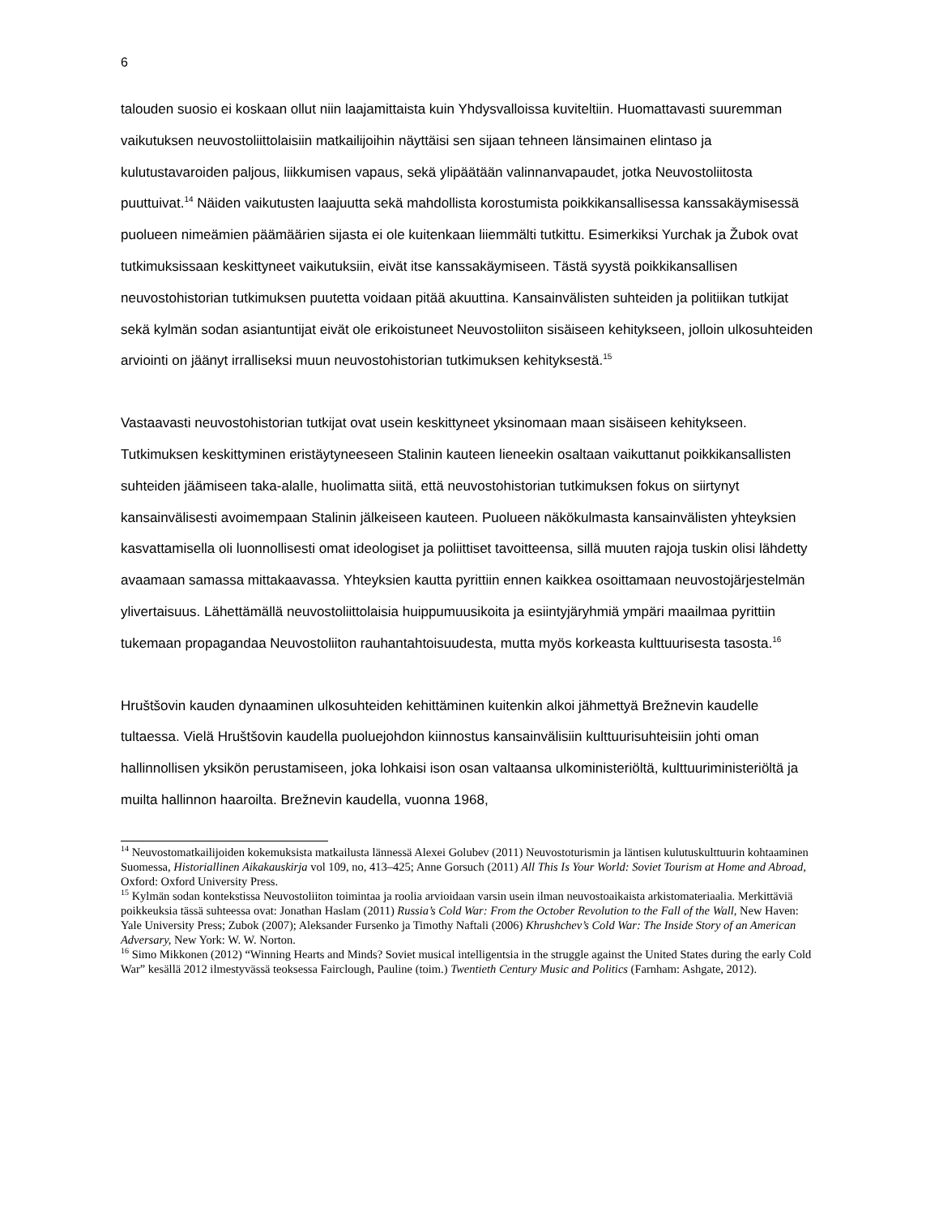6
talouden suosio ei koskaan ollut niin laajamittaista kuin Yhdysvalloissa kuviteltiin. Huomattavasti suuremman vaikutuksen neuvostoliittolaisiin matkailijoihin näyttäisi sen sijaan tehneen länsimainen elintaso ja kulutustavaroiden paljous, liikkumisen vapaus, sekä ylipäätään valinnanvapaudet, jotka Neuvostoliitosta puuttuivat.<sup>14</sup> Näiden vaikutusten laajuutta sekä mahdollista korostumista poikkikansallisessa kanssakäymisessä puolueen nimeämien päämäärien sijasta ei ole kuitenkaan liiemmälti tutkittu. Esimerkiksi Yurchak ja Žubok ovat tutkimuksissaan keskittyneet vaikutuksiin, eivät itse kanssakäymiseen. Tästä syystä poikkikansallisen neuvostohistorian tutkimuksen puutetta voidaan pitää akuuttina. Kansainvälisten suhteiden ja politiikan tutkijat sekä kylmän sodan asiantuntijat eivät ole erikoistuneet Neuvostoliiton sisäiseen kehitykseen, jolloin ulkosuhteiden arviointi on jäänyt irralliseksi muun neuvostohistorian tutkimuksen kehityksestä.<sup>15</sup>
Vastaavasti neuvostohistorian tutkijat ovat usein keskittyneet yksinomaan maan sisäiseen kehitykseen. Tutkimuksen keskittyminen eristäytyneeseen Stalinin kauteen lieneekin osaltaan vaikuttanut poikkikansallisten suhteiden jäämiseen taka-alalle, huolimatta siitä, että neuvostohistorian tutkimuksen fokus on siirtynyt kansainvälisesti avoimempaan Stalinin jälkeiseen kauteen. Puolueen näkökulmasta kansainvälisten yhteyksien kasvattamisella oli luonnollisesti omat ideologiset ja poliittiset tavoitteensa, sillä muuten rajoja tuskin olisi lähdetty avaamaan samassa mittakaavassa. Yhteyksien kautta pyrittiin ennen kaikkea osoittamaan neuvostojärjestelmän ylivertaisuus. Lähettämällä neuvostoliittolaisia huippumuusikoita ja esiintyjäryhmiä ympäri maailmaa pyrittiin tukemaan propagandaa Neuvostoliiton rauhantahtoisuudesta, mutta myös korkeasta kulttuurisesta tasosta.<sup>16</sup>
Hruštšovin kauden dynaaminen ulkosuhteiden kehittäminen kuitenkin alkoi jähmettyä Brežnevin kaudelle tultaessa. Vielä Hruštšovin kaudella puoluejohdon kiinnostus kansainvälisiin kulttuurisuhteisiin johti oman hallinnollisen yksikön perustamiseen, joka lohkaisi ison osan valtaansa ulkoministeriöltä, kulttuuriministeriöltä ja muilta hallinnon haaroilta. Brežnevin kaudella, vuonna 1968,
<sup>14</sup> Neuvostomatkailijoiden kokemuksista matkailusta lännessä Alexei Golubev (2011) Neuvostoturismin ja läntisen kulutuskulttuurin kohtaaminen Suomessa, Historiallinen Aikakauskirja vol 109, no, 413–425; Anne Gorsuch (2011) All This Is Your World: Soviet Tourism at Home and Abroad, Oxford: Oxford University Press.
<sup>15</sup> Kylmän sodan kontekstissa Neuvostoliiton toimintaa ja roolia arvioidaan varsin usein ilman neuvostoaikaista arkistomateriaalia. Merkittäviä poikkeuksia tässä suhteessa ovat: Jonathan Haslam (2011) Russia’s Cold War: From the October Revolution to the Fall of the Wall, New Haven: Yale University Press; Zubok (2007); Aleksander Fursenko ja Timothy Naftali (2006) Khrushchev’s Cold War: The Inside Story of an American Adversary, New York: W. W. Norton.
<sup>16</sup> Simo Mikkonen (2012) “Winning Hearts and Minds? Soviet musical intelligentsia in the struggle against the United States during the early Cold War” kesällä 2012 ilmestyvässä teoksessa Fairclough, Pauline (toim.) Twentieth Century Music and Politics (Farnham: Ashgate, 2012).